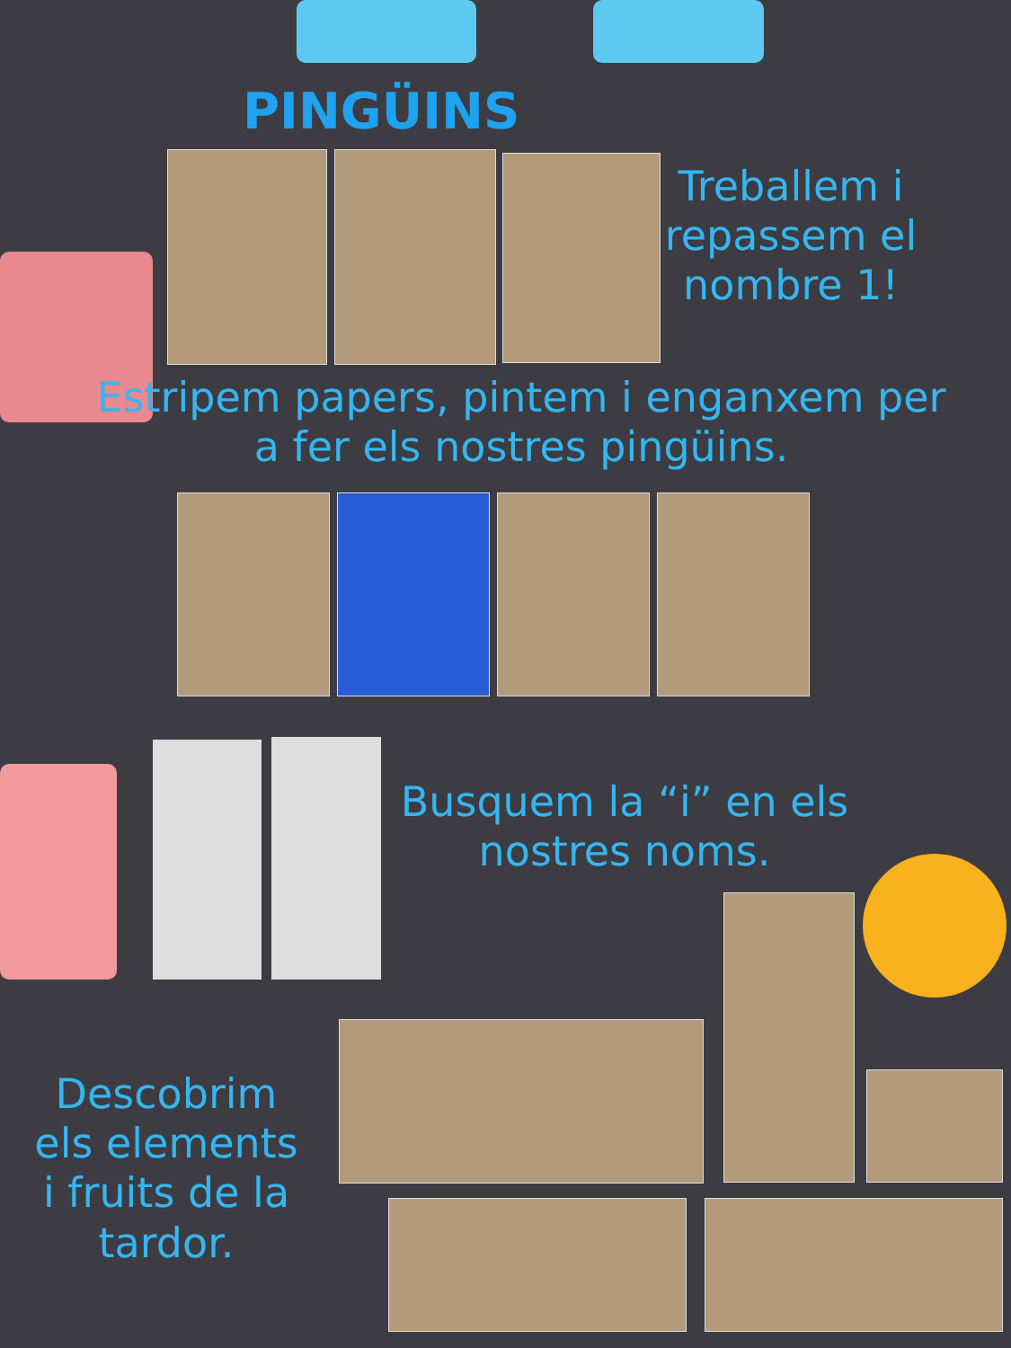PINGÜINS
Treballem i repassem el nombre 1!
Estripem papers, pintem i enganxem per a fer els nostres pingüins.
Busquem la “i” en els nostres noms.
Descobrim els elements i fruits de la tardor.